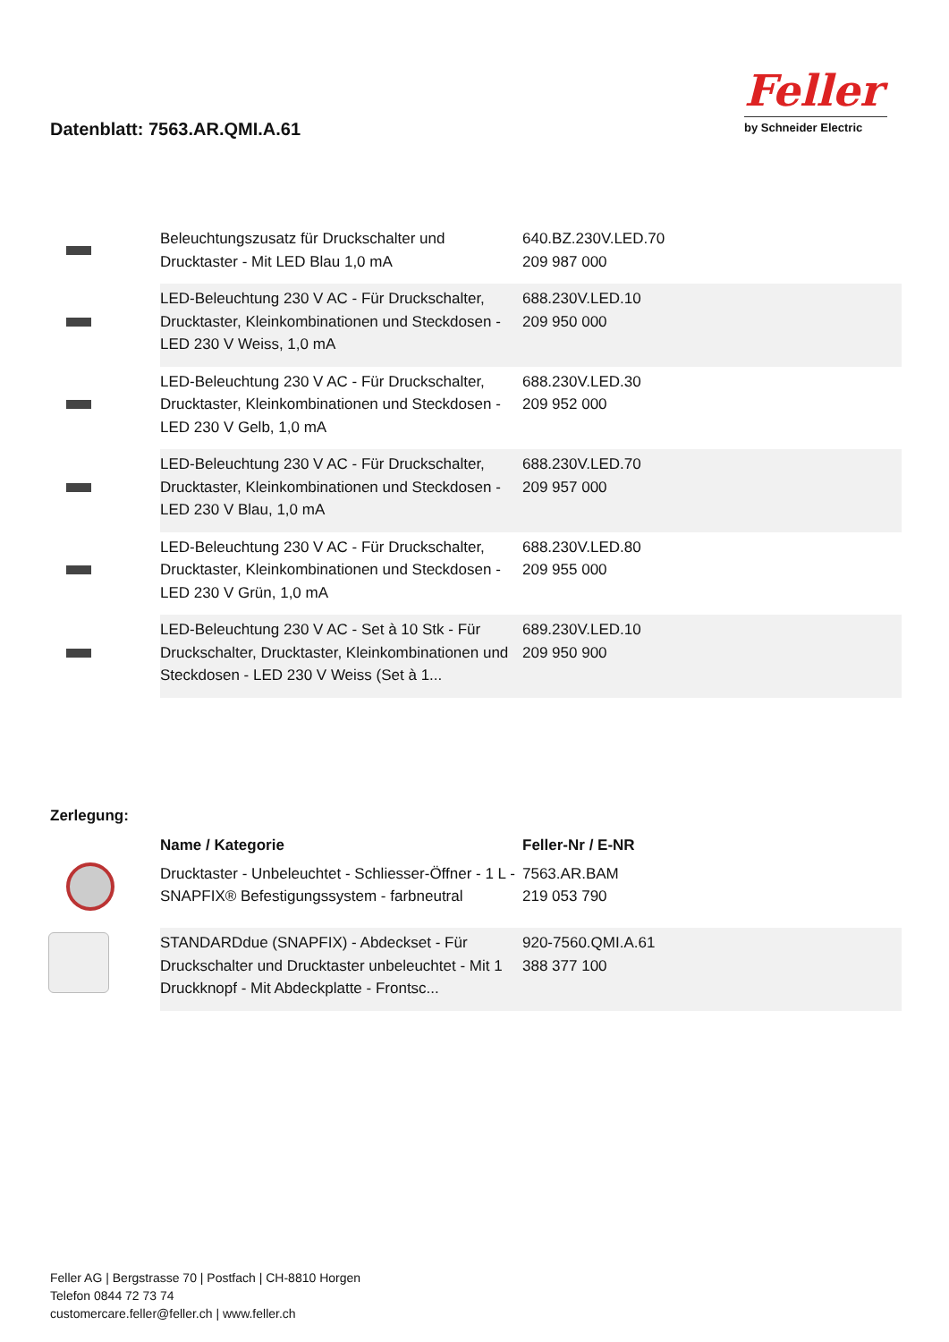Datenblatt: 7563.AR.QMI.A.61
Feller
by Schneider Electric
| | Beleuchtungszusatz für Druckschalter und Drucktaster - Mit LED Blau 1,0 mA | 640.BZ.230V.LED.70 209 987 000 |
| | LED-Beleuchtung 230 V AC - Für Druckschalter, Drucktaster, Kleinkombinationen und Steckdosen - LED 230 V Weiss, 1,0 mA | 688.230V.LED.10 209 950 000 |
| | LED-Beleuchtung 230 V AC - Für Druckschalter, Drucktaster, Kleinkombinationen und Steckdosen - LED 230 V Gelb, 1,0 mA | 688.230V.LED.30 209 952 000 |
| | LED-Beleuchtung 230 V AC - Für Druckschalter, Drucktaster, Kleinkombinationen und Steckdosen - LED 230 V Blau, 1,0 mA | 688.230V.LED.70 209 957 000 |
| | LED-Beleuchtung 230 V AC - Für Druckschalter, Drucktaster, Kleinkombinationen und Steckdosen - LED 230 V Grün, 1,0 mA | 688.230V.LED.80 209 955 000 |
| | LED-Beleuchtung 230 V AC - Set à 10 Stk - Für Druckschalter, Drucktaster, Kleinkombinationen und Steckdosen - LED 230 V Weiss (Set à 1... | 689.230V.LED.10 209 950 900 |
Zerlegung:
| | Name / Kategorie | Feller-Nr / E-NR |
| --- | --- | --- |
| | Drucktaster - Unbeleuchtet - Schliesser-Öffner - 1 L - SNAPFIX® Befestigungssystem - farbneutral | 7563.AR.BAM 219 053 790 |
| | STANDARDdue (SNAPFIX) - Abdeckset - Für Druckschalter und Drucktaster unbeleuchtet - Mit 1 Druckknopf - Mit Abdeckplatte - Frontsc... | 920-7560.QMI.A.61 388 377 100 |
Feller AG | Bergstrasse 70 | Postfach | CH-8810 Horgen
Telefon 0844 72 73 74
customercare.feller@feller.ch | www.feller.ch